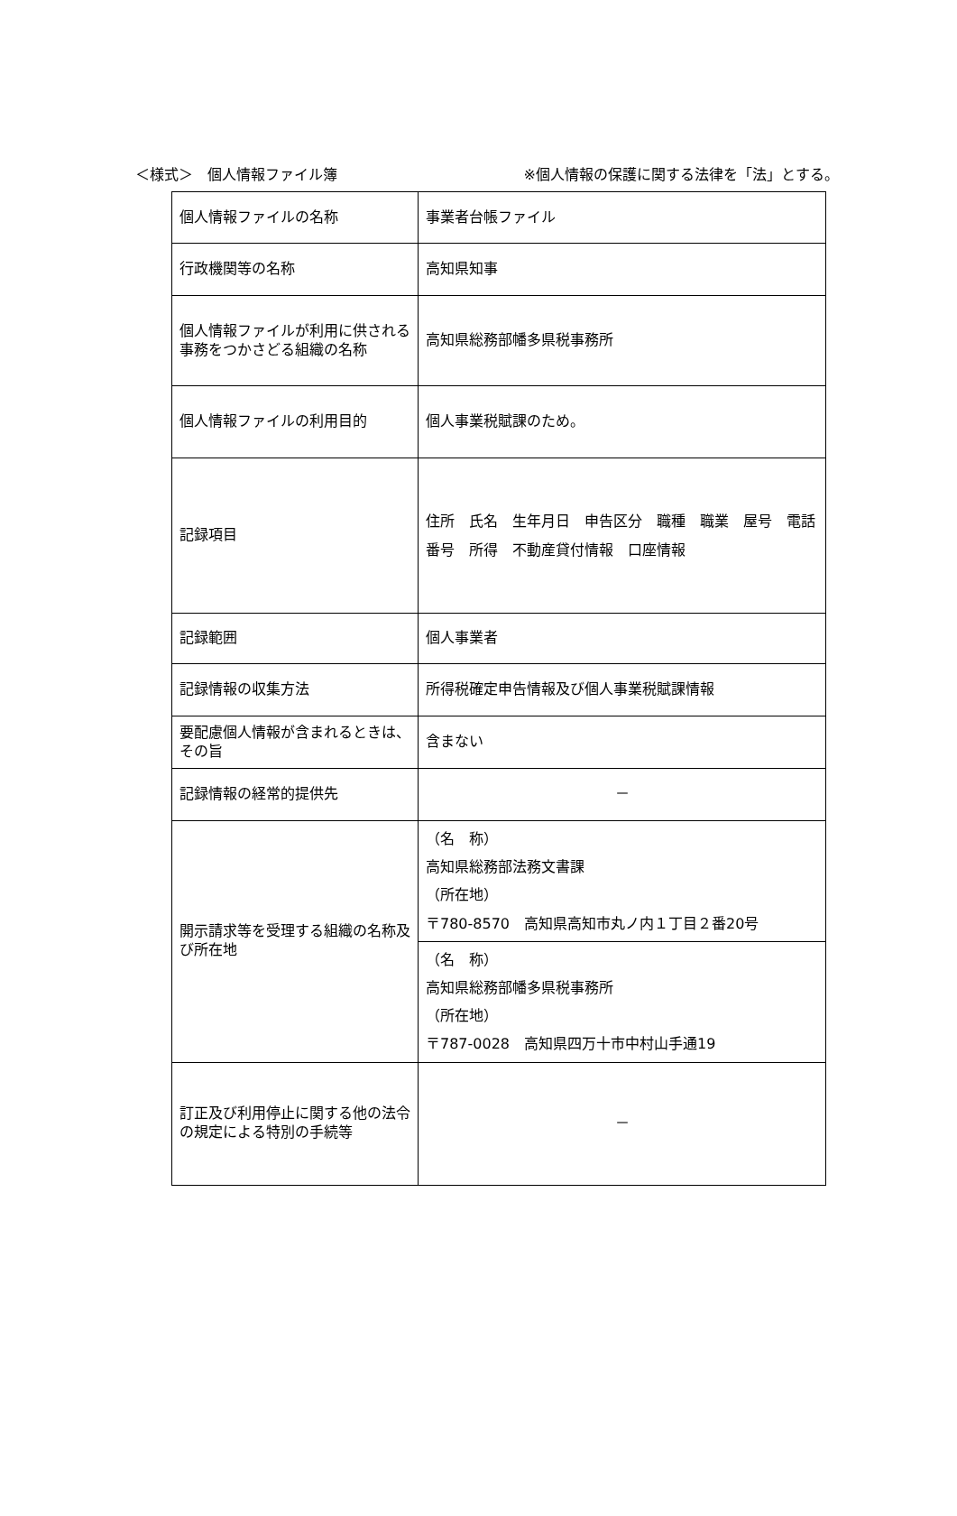＜様式＞　個人情報ファイル簿 ※個人情報の保護に関する法律を「法」とする。
| 個人情報ファイルの名称 | 事業者台帳ファイル |
| 行政機関等の名称 | 高知県知事 |
| 個人情報ファイルが利用に供される事務をつかさどる組織の名称 | 高知県総務部幡多県税事務所 |
| 個人情報ファイルの利用目的 | 個人事業税賦課のため。 |
| 記録項目 | 住所 氏名 生年月日 申告区分 職種 職業 屋号 電話番号 所得 不動産貸付情報 口座情報 |
| 記録範囲 | 個人事業者 |
| 記録情報の収集方法 | 所得税確定申告情報及び個人事業税賦課情報 |
| 要配慮個人情報が含まれるときは、その旨 | 含まない |
| 記録情報の経常的提供先 | － |
| 開示請求等を受理する組織の名称及び所在地 | （名 称） 高知県総務部法務文書課 （所在地） 〒780-8570 高知県高知市丸ノ内１丁目２番20号 |
| | （名 称） 高知県総務部幡多県税事務所 （所在地） 〒787-0028 高知県四万十市中村山手通19 |
| 訂正及び利用停止に関する他の法令の規定による特別の手続等 | － |